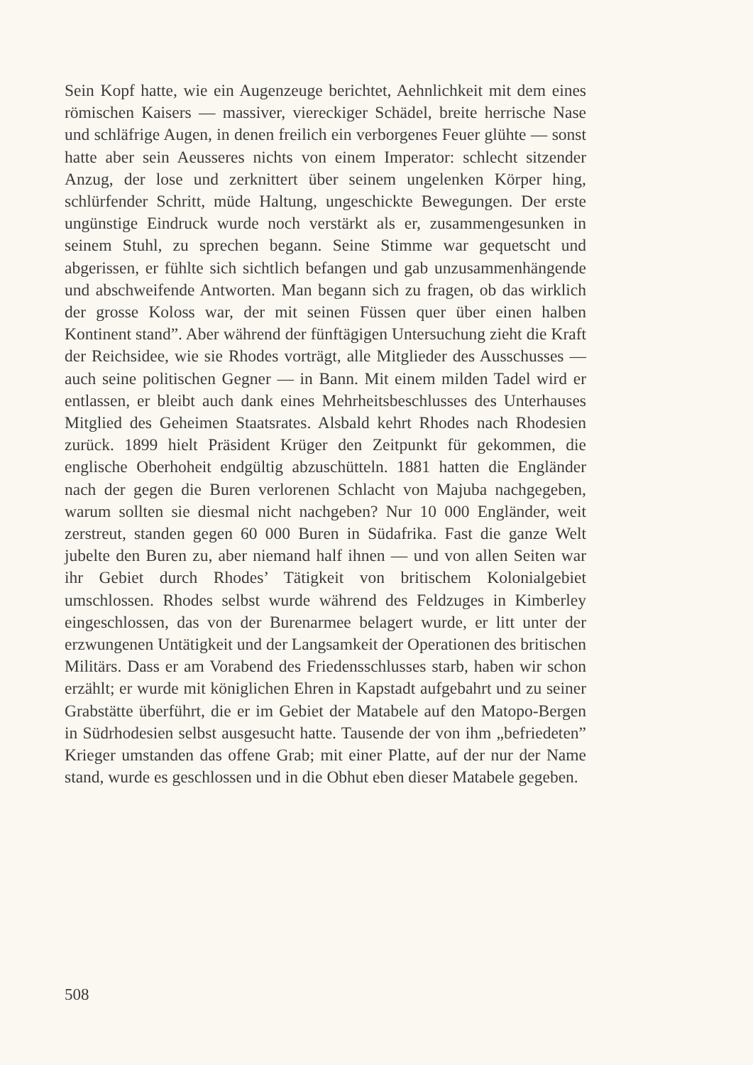Sein Kopf hatte, wie ein Augenzeuge berichtet, Aehnlichkeit mit dem eines römischen Kaisers — massiver, viereckiger Schädel, breite herrische Nase und schläfrige Augen, in denen freilich ein verborgenes Feuer glühte — sonst hatte aber sein Aeusseres nichts von einem Imperator: schlecht sitzender Anzug, der lose und zerknittert über seinem ungelenken Körper hing, schlürfender Schritt, müde Haltung, ungeschickte Bewegungen. Der erste ungünstige Eindruck wurde noch verstärkt als er, zusammengesunken in seinem Stuhl, zu sprechen begann. Seine Stimme war gequetscht und abgerissen, er fühlte sich sichtlich befangen und gab unzusammenhängende und abschweifende Antworten. Man begann sich zu fragen, ob das wirklich der grosse Koloss war, der mit seinen Füssen quer über einen halben Kontinent stand”. Aber während der fünftägigen Untersuchung zieht die Kraft der Reichsidee, wie sie Rhodes vorträgt, alle Mitglieder des Ausschusses — auch seine politischen Gegner — in Bann. Mit einem milden Tadel wird er entlassen, er bleibt auch dank eines Mehrheitsbeschlusses des Unterhauses Mitglied des Geheimen Staatsrates. Alsbald kehrt Rhodes nach Rhodesien zurück. 1899 hielt Präsident Krüger den Zeitpunkt für gekommen, die englische Oberhoheit endgültig abzuschütteln. 1881 hatten die Engländer nach der gegen die Buren verlorenen Schlacht von Majuba nachgegeben, warum sollten sie diesmal nicht nachgeben? Nur 10 000 Engländer, weit zerstreut, standen gegen 60 000 Buren in Südafrika. Fast die ganze Welt jubelte den Buren zu, aber niemand half ihnen — und von allen Seiten war ihr Gebiet durch Rhodes’ Tätigkeit von britischem Kolonialgebiet umschlossen. Rhodes selbst wurde während des Feldzuges in Kimberley eingeschlossen, das von der Burenarmee belagert wurde, er litt unter der erzwungenen Untätigkeit und der Langsamkeit der Operationen des britischen Militärs. Dass er am Vorabend des Friedensschlusses starb, haben wir schon erzählt; er wurde mit königlichen Ehren in Kapstadt aufgebahrt und zu seiner Grabstätte überführt, die er im Gebiet der Matabele auf den Matopo-Bergen in Südrhodesien selbst ausgesucht hatte. Tausende der von ihm „befriedeten” Krieger umstanden das offene Grab; mit einer Platte, auf der nur der Name stand, wurde es geschlossen und in die Obhut eben dieser Matabele gegeben.
508